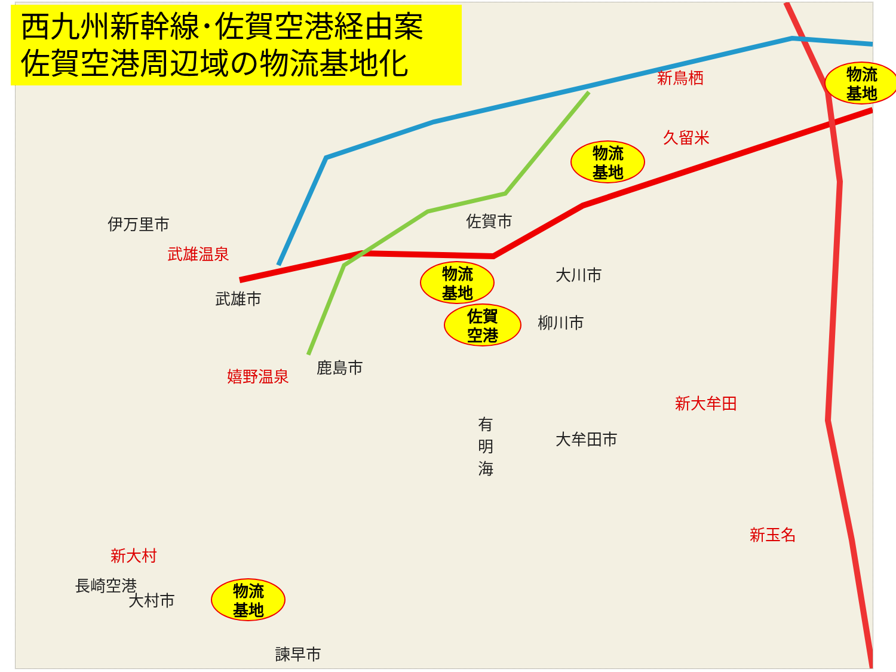西九州新幹線･佐賀空港経由案
佐賀空港周辺域の物流基地化
伊万里市
武雄温泉
武雄市
佐賀市
久留米
新鳥栖
大川市
柳川市
嬉野温泉 鹿島市
新大牟田
大牟田市
新大村
大村市
長崎空港
諫早市
新玉名
有
明
海
物流
基地
物流
基地
物流
基地
佐賀
空港
物流
基地